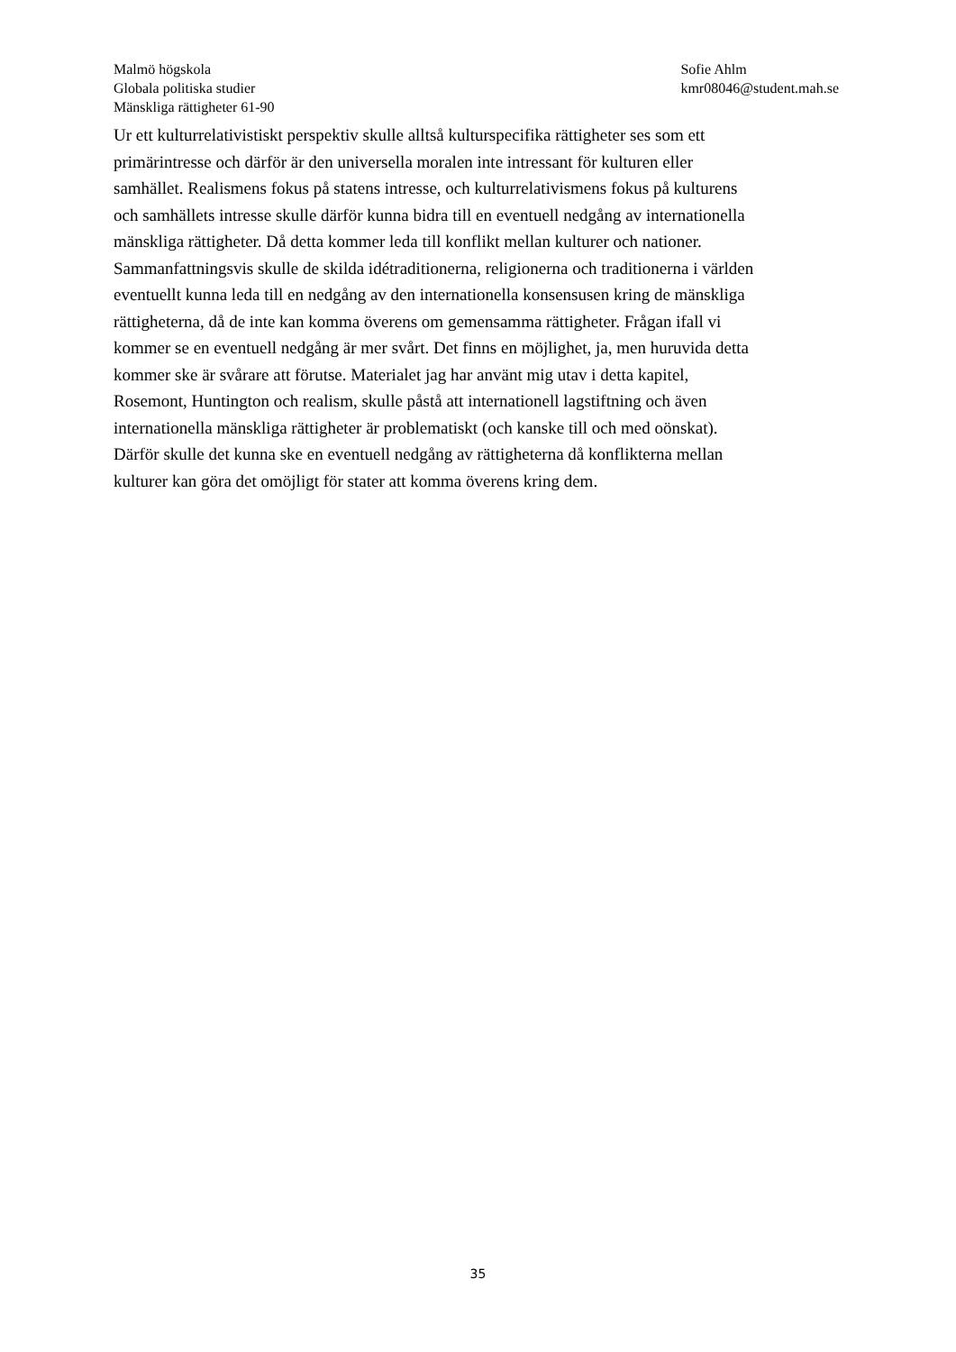Malmö högskola
Globala politiska studier
Mänskliga rättigheter 61-90
Sofie Ahlm
kmr08046@student.mah.se
Ur ett kulturrelativistiskt perspektiv skulle alltså kulturspecifika rättigheter ses som ett
primärintresse och därför är den universella moralen inte intressant för kulturen eller
samhället. Realismens fokus på statens intresse, och kulturrelativismens fokus på kulturens
och samhällets intresse skulle därför kunna bidra till en eventuell nedgång av internationella
mänskliga rättigheter. Då detta kommer leda till konflikt mellan kulturer och nationer.
Sammanfattningsvis skulle de skilda idétraditionerna, religionerna och traditionerna i världen
eventuellt kunna leda till en nedgång av den internationella konsensusen kring de mänskliga
rättigheterna, då de inte kan komma överens om gemensamma rättigheter. Frågan ifall vi
kommer se en eventuell nedgång är mer svårt. Det finns en möjlighet, ja, men huruvida detta
kommer ske är svårare att förutse. Materialet jag har använt mig utav i detta kapitel,
Rosemont, Huntington och realism, skulle påstå att internationell lagstiftning och även
internationella mänskliga rättigheter är problematiskt (och kanske till och med oönskat).
Därför skulle det kunna ske en eventuell nedgång av rättigheterna då konflikterna mellan
kulturer kan göra det omöjligt för stater att komma överens kring dem.
35